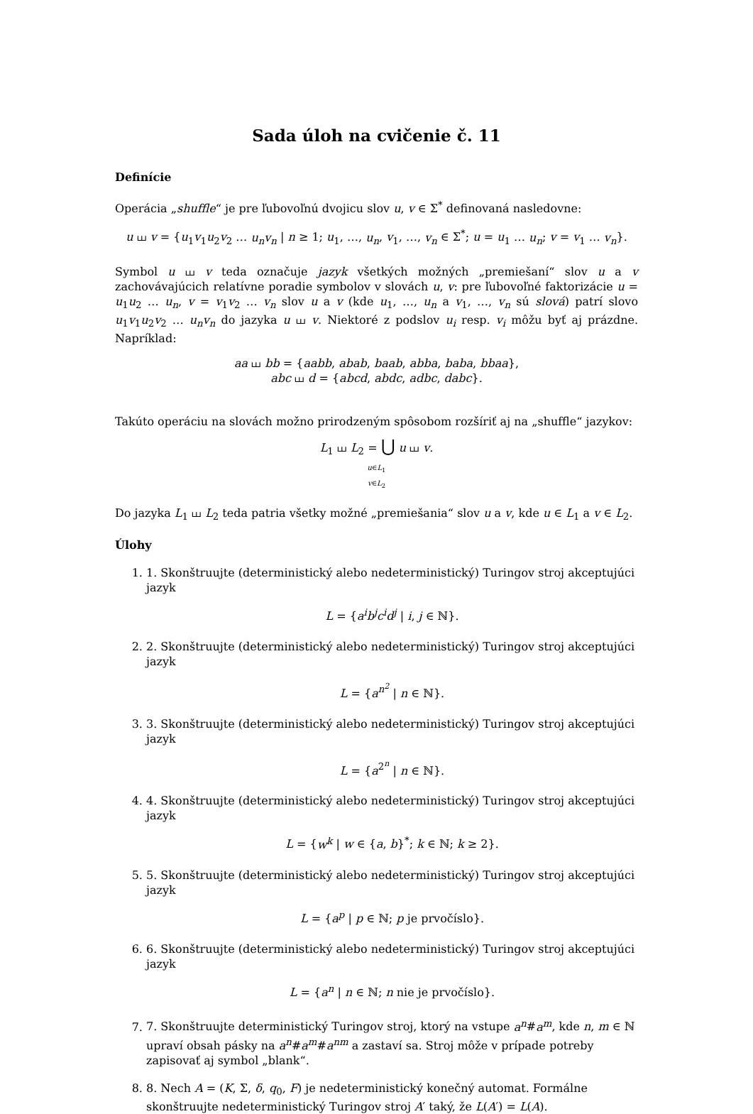Sada úloh na cvičenie č. 11
Definície
Operácia „shuffle“ je pre ľubovoľnú dvojicu slov u, v ∈ Σ<sup>*</sup> definovaná nasledovne:
u ⧢ v = {u<sub>1</sub>v<sub>1</sub>u<sub>2</sub>v<sub>2</sub> … u<sub>n</sub>v<sub>n</sub> | n ≥ 1; u<sub>1</sub>, …, u<sub>n</sub>, v<sub>1</sub>, …, v<sub>n</sub> ∈ Σ<sup>*</sup>; u = u<sub>1</sub> … u<sub>n</sub>; v = v<sub>1</sub> … v<sub>n</sub>}.
Symbol u ⧢ v teda označuje jazyk všetkých možných „premiešaní“ slov u a v zachovávajúcich relatívne poradie symbolov v slovách u, v: pre ľubovoľné faktorizácie u = u<sub>1</sub>u<sub>2</sub> … u<sub>n</sub>, v = v<sub>1</sub>v<sub>2</sub> … v<sub>n</sub> slov u a v (kde u<sub>1</sub>, …, u<sub>n</sub> a v<sub>1</sub>, …, v<sub>n</sub> sú slová) patrí slovo u<sub>1</sub>v<sub>1</sub>u<sub>2</sub>v<sub>2</sub> … u<sub>n</sub>v<sub>n</sub> do jazyka u ⧢ v. Niektoré z podslov u<sub>i</sub> resp. v<sub>i</sub> môžu byť aj prázdne. Napríklad:
aa ⧢ bb = {aabb, abab, baab, abba, baba, bbaa},
abc ⧢ d = {abcd, abdc, adbc, dabc}.
Takúto operáciu na slovách možno prirodzeným spôsobom rozšíriť aj na „shuffle“ jazykov:
L<sub>1</sub> ⧢ L<sub>2</sub> = ⋃ u ⧢ v.
u∈L<sub>1</sub>
v∈L<sub>2</sub>
Do jazyka L<sub>1</sub> ⧢ L<sub>2</sub> teda patria všetky možné „premiešania“ slov u a v, kde u ∈ L<sub>1</sub> a v ∈ L<sub>2</sub>.
Úlohy
1. 1. Skonštruujte (deterministický alebo nedeterministický) Turingov stroj akceptujúci jazyk
L = {a<sup>i</sup>b<sup>j</sup>c<sup>i</sup>d<sup>j</sup> | i, j ∈ ℕ}.
2. 2. Skonštruujte (deterministický alebo nedeterministický) Turingov stroj akceptujúci jazyk
L = {a<sup>n<sup>2</sup></sup> | n ∈ ℕ}.
3. 3. Skonštruujte (deterministický alebo nedeterministický) Turingov stroj akceptujúci jazyk
L = {a<sup>2<sup>n</sup></sup> | n ∈ ℕ}.
4. 4. Skonštruujte (deterministický alebo nedeterministický) Turingov stroj akceptujúci jazyk
L = {w<sup>k</sup> | w ∈ {a, b}<sup>*</sup>; k ∈ ℕ; k ≥ 2}.
5. 5. Skonštruujte (deterministický alebo nedeterministický) Turingov stroj akceptujúci jazyk
L = {a<sup>p</sup> | p ∈ ℕ; p je prvočíslo}.
6. 6. Skonštruujte (deterministický alebo nedeterministický) Turingov stroj akceptujúci jazyk
L = {a<sup>n</sup> | n ∈ ℕ; n nie je prvočíslo}.
7. 7. Skonštruujte deterministický Turingov stroj, ktorý na vstupe a<sup>n</sup>#a<sup>m</sup>, kde n, m ∈ ℕ upraví obsah pásky na a<sup>n</sup>#a<sup>m</sup>#a<sup>nm</sup> a zastaví sa. Stroj môže v prípade potreby zapisovať aj symbol „blank“.
8. 8. Nech A = (K, Σ, δ, q<sub>0</sub>, F) je nedeterministický konečný automat. Formálne skonštruujte nedeterministický Turingov stroj A′ taký, že L(A′) = L(A).